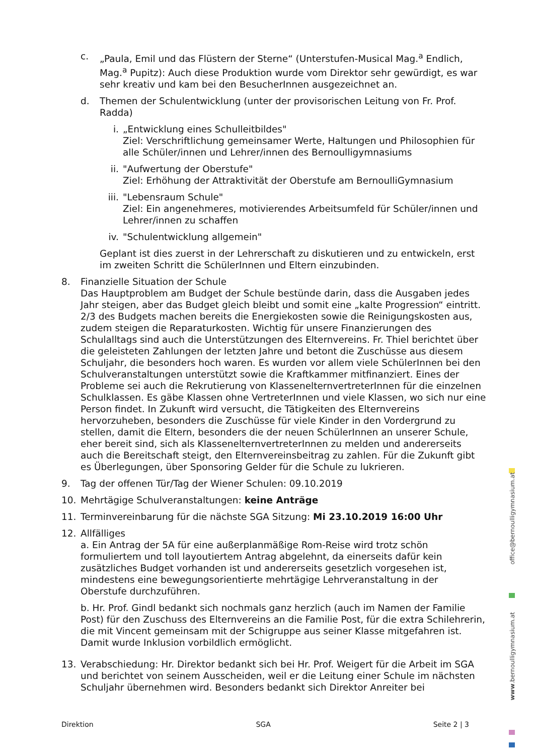c. „Paula, Emil und das Flüstern der Sterne“ (Unterstufen-Musical Mag.<sup>a</sup> Endlich, Mag.<sup>a</sup> Pupitz): Auch diese Produktion wurde vom Direktor sehr gewürdigt, es war sehr kreativ und kam bei den BesucherInnen ausgezeichnet an.
d. Themen der Schulentwicklung (unter der provisorischen Leitung von Fr. Prof. Radda)
i. „Entwicklung eines Schulleitbildes"
Ziel: Verschriftlichung gemeinsamer Werte, Haltungen und Philosophien für alle Schüler/innen und Lehrer/innen des Bernoulligymnasiums
ii. "Aufwertung der Oberstufe"
Ziel: Erhöhung der Attraktivität der Oberstufe am BernoulliGymnasium
iii. "Lebensraum Schule"
Ziel: Ein angenehmeres, motivierendes Arbeitsumfeld für Schüler/innen und Lehrer/innen zu schaffen
iv. "Schulentwicklung allgemein"
Geplant ist dies zuerst in der Lehrerschaft zu diskutieren und zu entwickeln, erst im zweiten Schritt die SchülerInnen und Eltern einzubinden.
8. Finanzielle Situation der Schule
Das Hauptproblem am Budget der Schule bestünde darin, dass die Ausgaben jedes Jahr steigen, aber das Budget gleich bleibt und somit eine „kalte Progression“ eintritt. 2/3 des Budgets machen bereits die Energiekosten sowie die Reinigungskosten aus, zudem steigen die Reparaturkosten. Wichtig für unsere Finanzierungen des Schulalltags sind auch die Unterstützungen des Elternvereins. Fr. Thiel berichtet über die geleisteten Zahlungen der letzten Jahre und betont die Zuschüsse aus diesem Schuljahr, die besonders hoch waren. Es wurden vor allem viele SchülerInnen bei den Schulveranstaltungen unterstützt sowie die Kraftkammer mitfinanziert. Eines der Probleme sei auch die Rekrutierung von KlassenelternvertreterInnen für die einzelnen Schulklassen. Es gäbe Klassen ohne VertreterInnen und viele Klassen, wo sich nur eine Person findet. In Zukunft wird versucht, die Tätigkeiten des Elternvereins hervorzuheben, besonders die Zuschüsse für viele Kinder in den Vordergrund zu stellen, damit die Eltern, besonders die der neuen SchülerInnen an unserer Schule, eher bereit sind, sich als KlassenelternvertreterInnen zu melden und andererseits auch die Bereitschaft steigt, den Elternvereinsbeitrag zu zahlen. Für die Zukunft gibt es Überlegungen, über Sponsoring Gelder für die Schule zu lukrieren.
9. Tag der offenen Tür/Tag der Wiener Schulen: 09.10.2019
10. Mehrtägige Schulveranstaltungen: keine Anträge
11. Terminvereinbarung für die nächste SGA Sitzung: Mi 23.10.2019 16:00 Uhr
12. Allfälliges
a. Ein Antrag der 5A für eine außerplanmäßige Rom-Reise wird trotz schön formuliertem und toll layoutiertem Antrag abgelehnt, da einerseits dafür kein zusätzliches Budget vorhanden ist und andererseits gesetzlich vorgesehen ist, mindestens eine bewegungsorientierte mehrtägige Lehrveranstaltung in der Oberstufe durchzuführen.
b. Hr. Prof. Gindl bedankt sich nochmals ganz herzlich (auch im Namen der Familie Post) für den Zuschuss des Elternvereins an die Familie Post, für die extra Schilehrerin, die mit Vincent gemeinsam mit der Schigruppe aus seiner Klasse mitgefahren ist. Damit wurde Inklusion vorbildlich ermöglicht.
13. Verabschiedung: Hr. Direktor bedankt sich bei Hr. Prof. Weigert für die Arbeit im SGA und berichtet von seinem Ausscheiden, weil er die Leitung einer Schule im nächsten Schuljahr übernehmen wird. Besonders bedankt sich Direktor Anreiter bei
office@bernoulligymnasium.at
www.bernoulligymnasium.at
Direktion SGA Seite 2 | 3